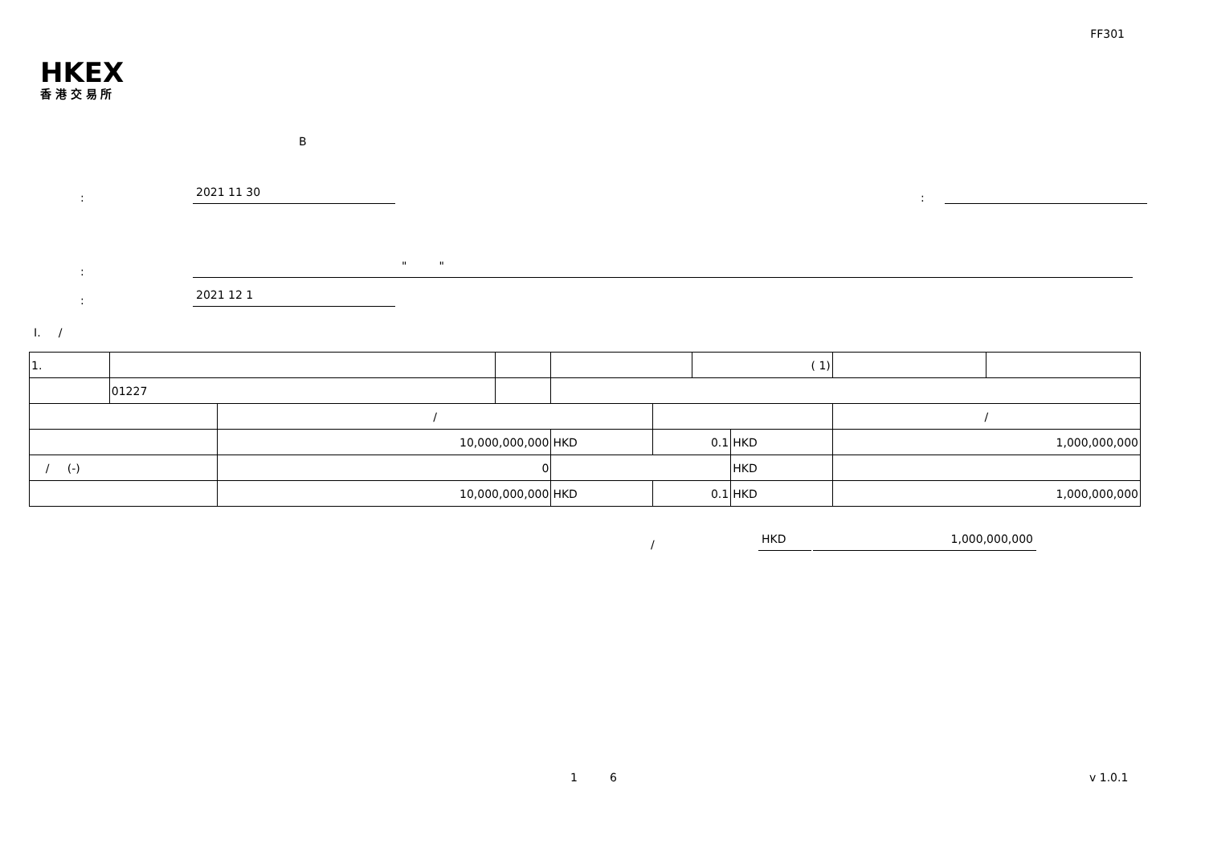FF301
HKEX
香 港 交 易 所
B
: 2021 11 30:
: " "
: 2021 12 1
I. /
| 1. | | | | | | ( 1) | | | |
| | 01227 | | | | | | | | |
| | | / | | | | | | / | |
| | | 10,000,000,000 | | HKD | 0.1 | | HKD | 1,000,000,000 | |
| / (-) | | 0 | | | | | HKD | | |
| | | 10,000,000,000 | | HKD | 0.1 | | HKD | 1,000,000,000 | |
/ HKD 1,000,000,000
1 6 v 1.0.1